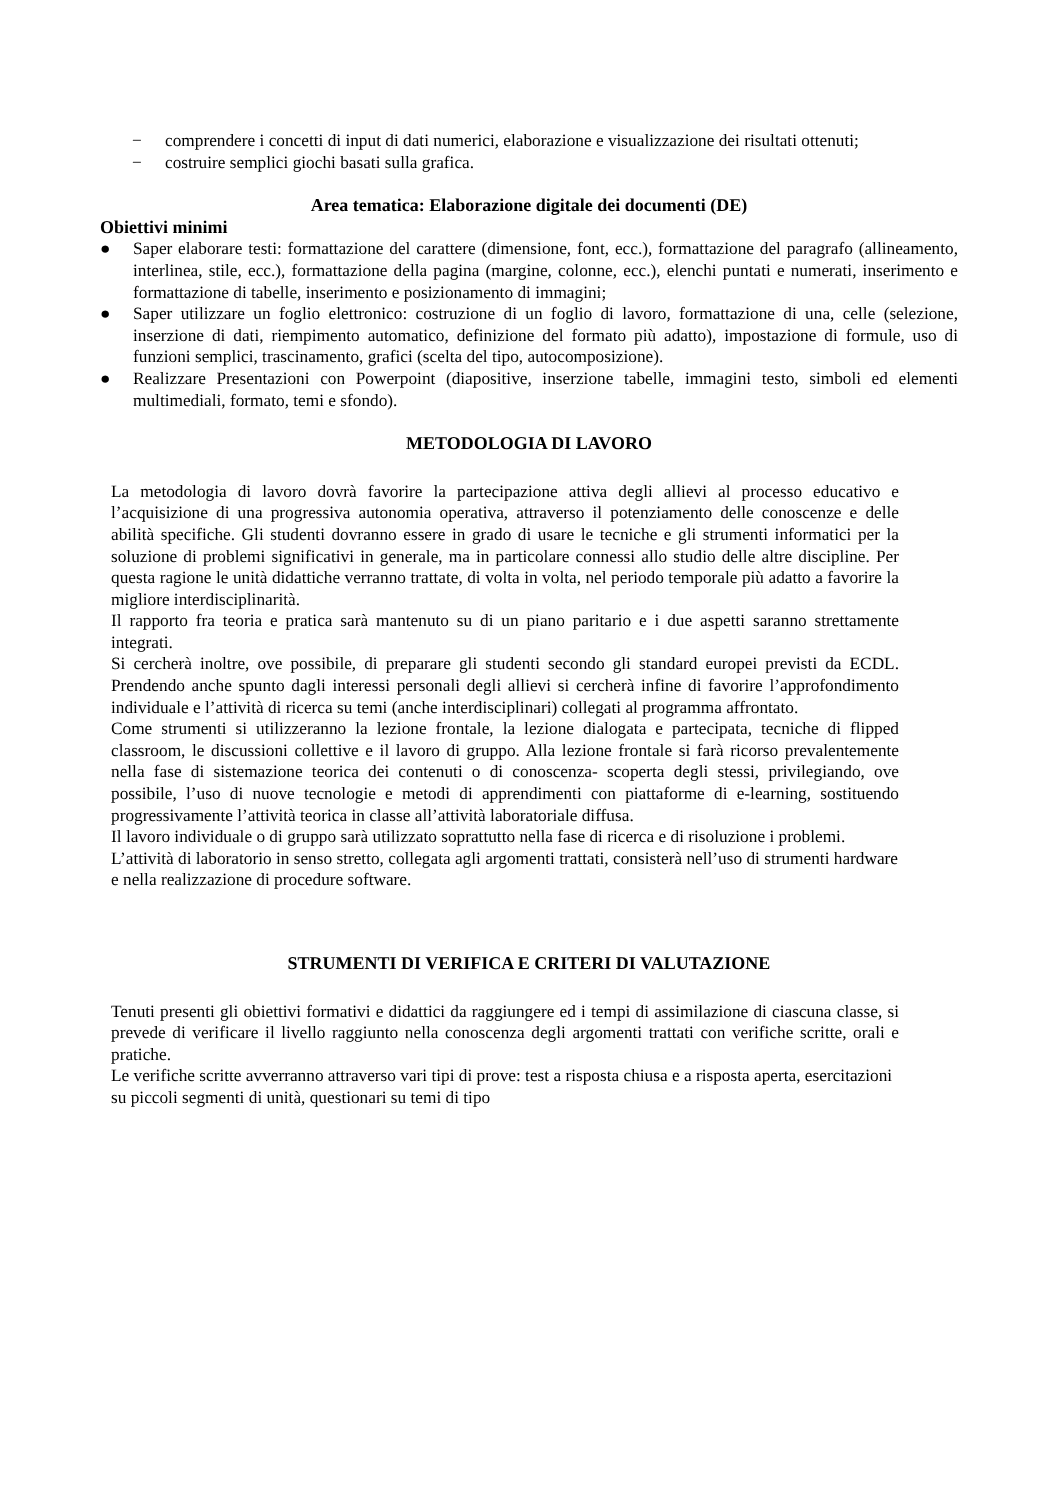− comprendere i concetti di input di dati numerici, elaborazione e visualizzazione dei risultati ottenuti;
− costruire semplici giochi basati sulla grafica.
Area tematica: Elaborazione digitale dei documenti (DE)
Obiettivi minimi
● Saper elaborare testi: formattazione del carattere (dimensione, font, ecc.), formattazione del paragrafo (allineamento, interlinea, stile, ecc.), formattazione della pagina (margine, colonne, ecc.), elenchi puntati e numerati, inserimento e formattazione di tabelle, inserimento e posizionamento di immagini;
● Saper utilizzare un foglio elettronico: costruzione di un foglio di lavoro, formattazione di una, celle (selezione, inserzione di dati, riempimento automatico, definizione del formato più adatto), impostazione di formule, uso di funzioni semplici, trascinamento, grafici (scelta del tipo, autocomposizione).
● Realizzare Presentazioni con Powerpoint (diapositive, inserzione tabelle, immagini testo, simboli ed elementi multimediali, formato, temi e sfondo).
METODOLOGIA DI LAVORO
La metodologia di lavoro dovrà favorire la partecipazione attiva degli allievi al processo educativo e l’acquisizione di una progressiva autonomia operativa, attraverso il potenziamento delle conoscenze e delle abilità specifiche. Gli studenti dovranno essere in grado di usare le tecniche e gli strumenti informatici per la soluzione di problemi significativi in generale, ma in particolare connessi allo studio delle altre discipline. Per questa ragione le unità didattiche verranno trattate, di volta in volta, nel periodo temporale più adatto a favorire la migliore interdisciplinarità.
Il rapporto fra teoria e pratica sarà mantenuto su di un piano paritario e i due aspetti saranno strettamente integrati.
Si cercherà inoltre, ove possibile, di preparare gli studenti secondo gli standard europei previsti da ECDL. Prendendo anche spunto dagli interessi personali degli allievi si cercherà infine di favorire l’approfondimento individuale e l’attività di ricerca su temi (anche interdisciplinari) collegati al programma affrontato.
Come strumenti si utilizzeranno la lezione frontale, la lezione dialogata e partecipata, tecniche di flipped classroom, le discussioni collettive e il lavoro di gruppo. Alla lezione frontale si farà ricorso prevalentemente nella fase di sistemazione teorica dei contenuti o di conoscenza- scoperta degli stessi, privilegiando, ove possibile, l’uso di nuove tecnologie e metodi di apprendimenti con piattaforme di e-learning, sostituendo progressivamente l’attività teorica in classe all’attività laboratoriale diffusa.
Il lavoro individuale o di gruppo sarà utilizzato soprattutto nella fase di ricerca e di risoluzione i problemi. L’attività di laboratorio in senso stretto, collegata agli argomenti trattati, consisterà nell’uso di strumenti hardware e nella realizzazione di procedure software.
STRUMENTI DI VERIFICA E CRITERI DI VALUTAZIONE
Tenuti presenti gli obiettivi formativi e didattici da raggiungere ed i tempi di assimilazione di ciascuna classe, si prevede di verificare il livello raggiunto nella conoscenza degli argomenti trattati con verifiche scritte, orali e pratiche.
Le verifiche scritte avverranno attraverso vari tipi di prove: test a risposta chiusa e a risposta aperta, esercitazioni su piccoli segmenti di unità, questionari su temi di tipo